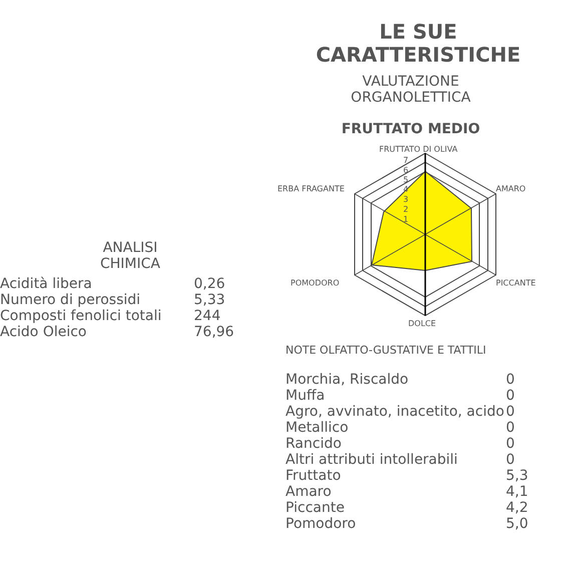LE SUE CARATTERISTICHE
VALUTAZIONE
ORGANOLETTICA
FRUTTATO MEDIO
FRUTTATO DI OLIVA
AMARO
PICCANTE
DOLCE
POMODORO
ERBA FRAGANTE
7
6
5
4
3
2
1
ANALISI
CHIMICA
| Acidità libera | 0,26 |
| Numero di perossidi | 5,33 |
| Composti fenolici totali | 244 |
| Acido Oleico | 76,96 |
NOTE OLFATTO-GUSTATIVE E TATTILI
| Morchia, Riscaldo | 0 |
| Muffa | 0 |
| Agro, avvinato, inacetito, acido | 0 |
| Metallico | 0 |
| Rancido | 0 |
| Altri attributi intollerabili | 0 |
| Fruttato | 5,3 |
| Amaro | 4,1 |
| Piccante | 4,2 |
| Pomodoro | 5,0 |